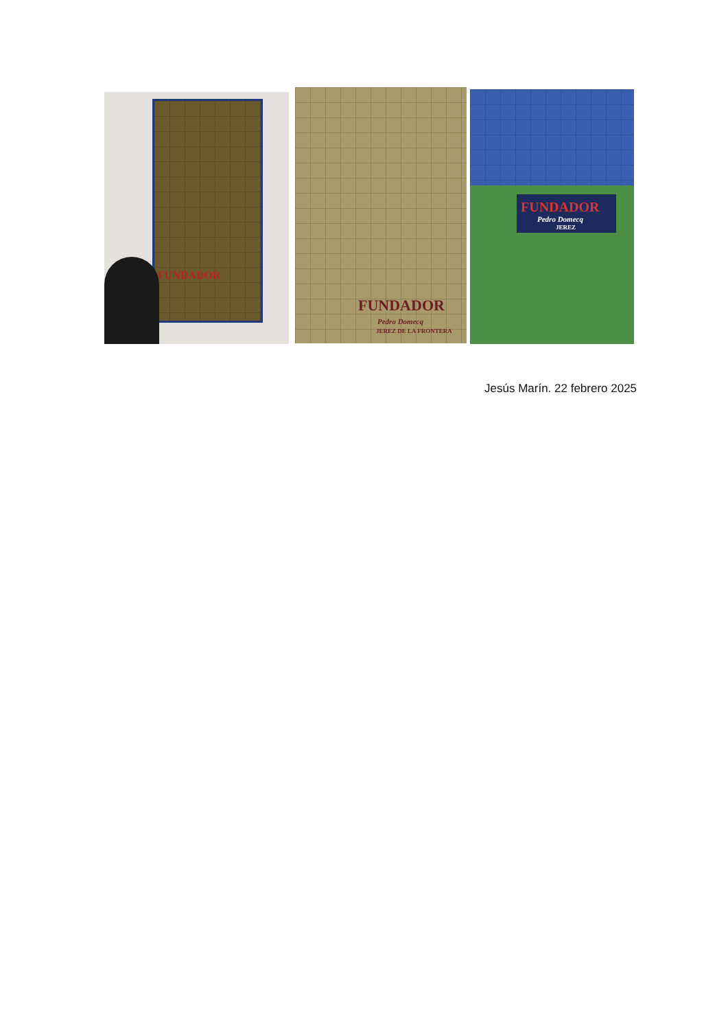FUNDADOR
FUNDADOR
Pedro Domecq
JEREZ DE LA FRONTERA
FUNDADOR
Pedro Domecq
JEREZ
Jesús Marín. 22 febrero 2025